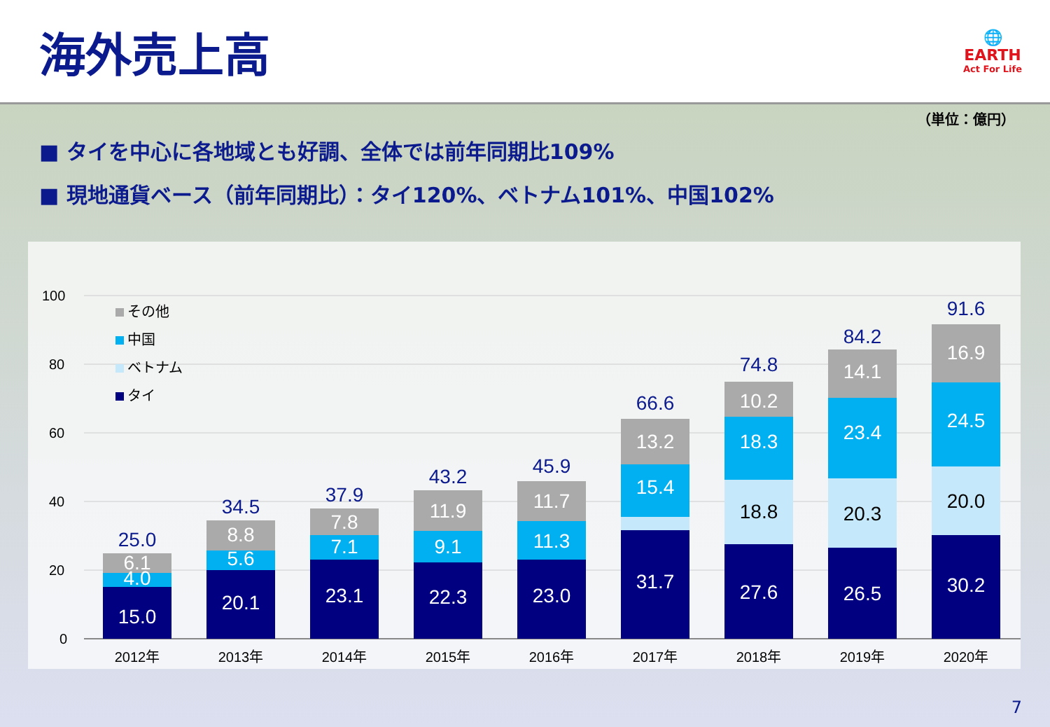海外売上高
🌐
EARTH
Act For Life
（単位：億円）
■ タイを中心に各地域とも好調、全体では前年同期比109%
■ 現地通貨ベース（前年同期比）：タイ120%、ベトナム101%、中国102%
100
80
60
40
20
0
その他
中国
ベトナム
タイ
15.0
4.0
6.1
25.0
2012年
20.1
5.6
8.8
34.5
2013年
23.1
7.1
7.8
37.9
2014年
22.3
9.1
11.9
43.2
2015年
23.0
11.3
11.7
45.9
2016年
31.7
15.4
13.2
66.6
2017年
27.6
18.8
18.3
10.2
74.8
2018年
26.5
20.3
23.4
14.1
84.2
2019年
30.2
20.0
24.5
16.9
91.6
2020年
7